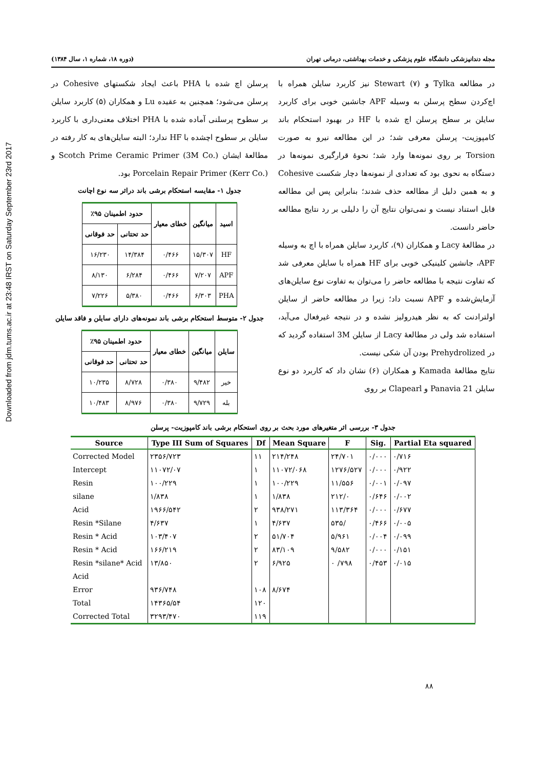Downloaded from jdm.tums.ac.ir at 23:48 IRST on Saturday September 23rd 2017
مجله دندانپزشکی دانشگاه علوم پزشکی و خدمات بهداشتی، درمانی تهران (دوره ۱۸، شماره ۱، سال ۱۳۸۴)
در مطالعه Tylka و Stewart (۷) نیز کاربرد سایلن همراه با اچ‌کردن سطح پرسلن به وسیله APF جانشین خوبی برای کاربرد سایلن بر سطح پرسلن اچ شده با HF در بهبود استحکام باند کامپوزیت- پرسلن معرفی شد؛ در این مطالعه نیرو به صورت Torsion بر روی نمونه‌ها وارد شد؛ نحوهٔ قرارگیری نمونه‌ها در دستگاه به نحوی بود که تعدادی از نمونه‌ها دچار شکست Cohesive و به همین دلیل از مطالعه حذف شدند؛ بنابراین پس این مطالعه قابل استناد نیست و نمی‌توان نتایج آن را دلیلی بر رد نتایج مطالعه حاضر دانست.
در مطالعهٔ Lacy و همکاران (۹)، کاربرد سایلن همراه با اچ به وسیله APF، جانشین کلینیکی خوبی برای HF همراه با سایلن معرفی شد که تفاوت نتیجه با مطالعه حاضر را می‌توان به تفاوت نوع سایلن‌های آزمایش‌شده و APF نسبت داد؛ زیرا در مطالعه حاضر از سایلن اولترادنت که به نظر هیدرولیز نشده و در نتیجه غیرفعال می‌آید، استفاده شد ولی در مطالعهٔ Lacy از سایلن 3M استفاده گردید که در Prehydrolized بودن آن شکی نیست.
نتایج مطالعهٔ Kamada و همکاران (۶) نشان داد که کاربرد دو نوع سایلن Panavia 21 و Clapearl بر روی
پرسلن اچ شده با PHA باعث ایجاد شکستهای Cohesive در پرسلن می‌شود؛ همچنین به عقیده Lu و همکاران (۵) کاربرد سایلن بر سطوح پرسلنی آماده شده با PHA اختلاف معنی‌داری با کاربرد سایلن بر سطوح اچشده با HF ندارد؛ البته سایلن‌های به کار رفته در مطالعهٔ ایشان Scotch Prime Ceramic Primer (3M Co.) و Porcelain Repair Primer (Kerr Co.) بود.
جدول ۱- مقایسه استحکام برشی باند دراثر سه نوع اچانت
| اسید | میانگین | خطای معیار | حدود اطمینان ۹۵٪ | |
| --- | --- | --- | --- | --- |
| | | | حد تحتانی | حد فوقانی |
| HF | ۱۵/۳۰۷ | ۰/۴۶۶ | ۱۴/۳۸۴ | ۱۶/۲۳۰ |
| APF | ۷/۲۰۷ | ۰/۴۶۶ | ۶/۲۸۴ | ۸/۱۳۰ |
| PHA | ۶/۳۰۳ | ۰/۴۶۶ | ۵/۳۸۰ | ۷/۲۲۶ |
جدول ۲- متوسط استحکام برشی باند نمونه‌های دارای سایلن و فاقد سایلن
| سایلن | میانگین | خطای معیار | حدود اطمینان ۹۵٪ | |
| --- | --- | --- | --- | --- |
| | | | حد تحتانی | حد فوقانی |
| خیر | ۹/۴۸۲ | ۰/۳۸۰ | ۸/۷۲۸ | ۱۰/۲۳۵ |
| بله | ۹/۷۲۹ | ۰/۳۸۰ | ۸/۹۷۶ | ۱۰/۴۸۳ |
جدول ۳- بررسی اثر متغیرهای مورد بحث بر روی استحکام برشی باند کامپوزیت- پرسلن
| Source | Type III Sum of Squares | Df | Mean Square | F | Sig. | Partial Eta squared |
| --- | --- | --- | --- | --- | --- | --- |
| Corrected Model | ۲۳۵۶/۷۲۳ | ۱۱ | ۲۱۴/۲۴۸ | ۲۴/۷۰۱ | ۰/۰۰۰ | ۰/۷۱۶ |
| Intercept | ۱۱۰۷۲/۰۷ | ۱ | ۱۱۰۷۲/۰۶۸ | ۱۲۷۶/۵۲۷ | ۰/۰۰۰ | ۰/۹۲۲ |
| Resin | ۱۰۰/۲۲۹ | ۱ | ۱۰۰/۲۲۹ | ۱۱/۵۵۶ | ۰/۰۰۱ | ۰/۰۹۷ |
| silane | ۱/۸۳۸ | ۱ | ۱/۸۳۸ | ۲۱۲/۰ | ۰/۶۴۶ | ۰/۰۰۲ |
| Acid | ۱۹۶۶/۵۴۲ | ۲ | ۹۳۸/۲۷۱ | ۱۱۳/۳۶۴ | ۰/۰۰۰ | ۰/۶۷۷ |
| Resin *Silane | ۴/۶۳۷ | ۱ | ۴/۶۳۷ | ۵۳۵/ | ۰/۴۶۶ | ۰/۰۰۵ |
| Resin * Acid | ۱۰۳/۴۰۷ | ۲ | ۵۱/۷۰۴ | ۵/۹۶۱ | ۰/۰۰۴ | ۰/۰۹۹ |
| Resin * Acid | ۱۶۶/۲۱۹ | ۲ | ۸۳/۱۰۹ | ۹/۵۸۲ | ۰/۰۰۰ | ۰/۱۵۱ |
| Resin *silane* Acid | ۱۳/۸۵۰ | ۲ | ۶/۹۲۵ | ۰ /۷۹۸ | ۰/۴۵۳ | ۰/۰۱۵ |
| Acid | | | | | | |
| Error | ۹۳۶/۷۴۸ | ۱۰۸ | ۸/۶۷۴ | | | |
| Total | ۱۴۳۶۵/۵۴ | ۱۲۰ | | | | |
| Corrected Total | ۳۲۹۳/۴۷۰ | ۱۱۹ | | | | |
۸۸